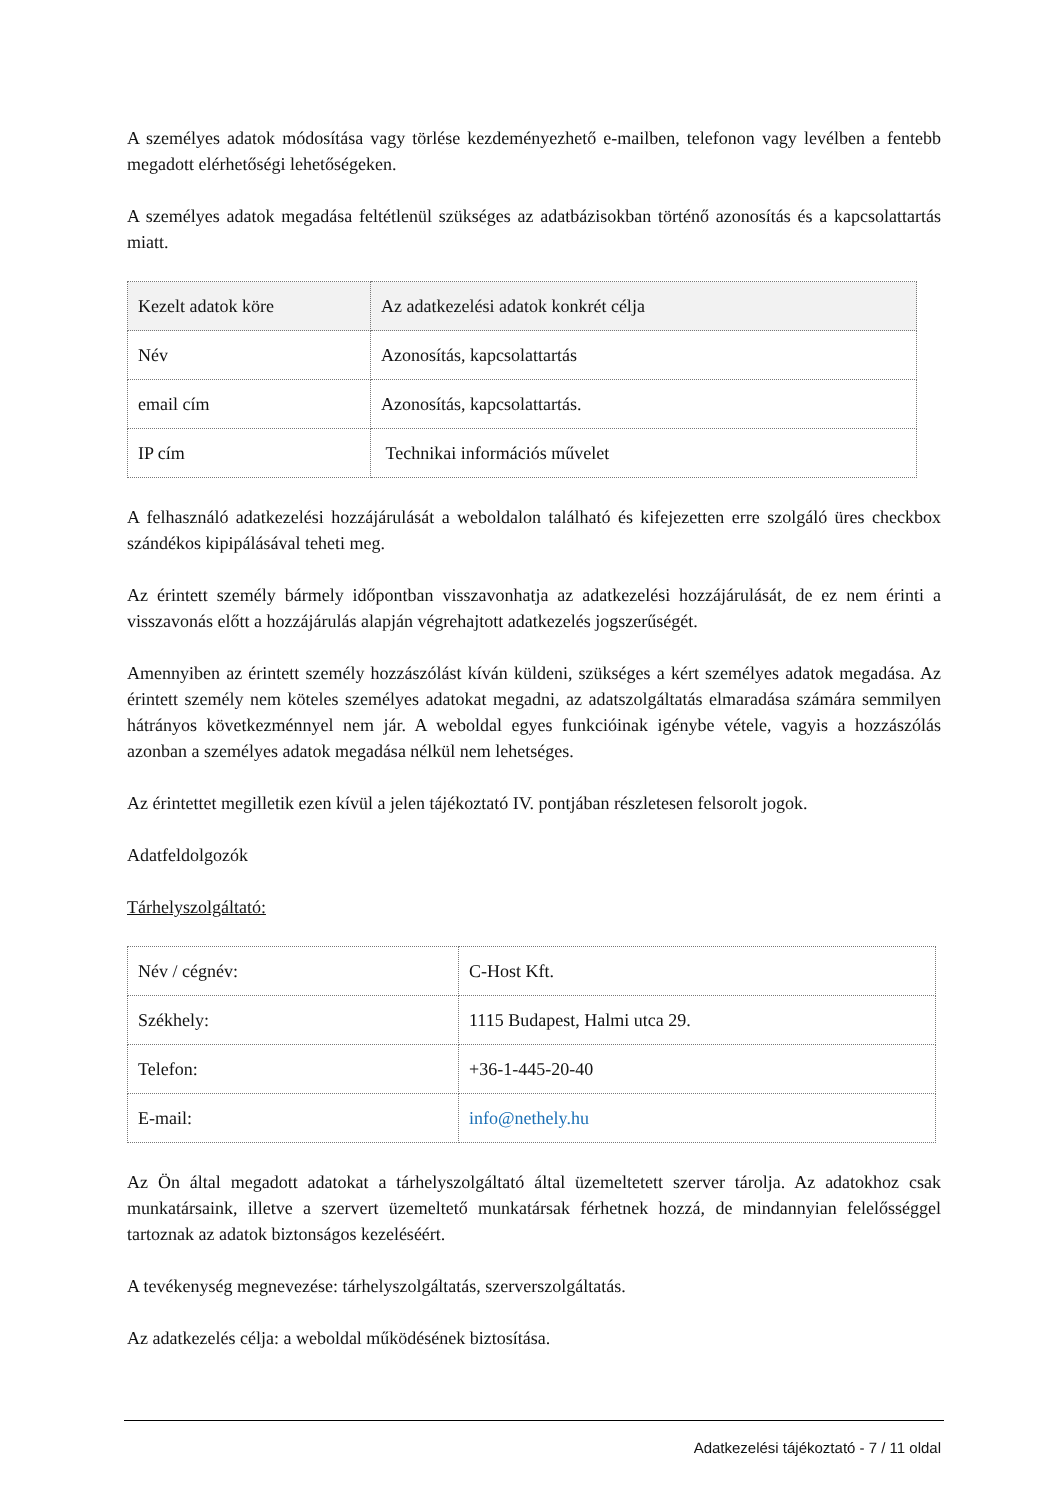A személyes adatok módosítása vagy törlése kezdeményezhető e-mailben, telefonon vagy levélben a fentebb megadott elérhetőségi lehetőségeken.
A személyes adatok megadása feltétlenül szükséges az adatbázisokban történő azonosítás és a kapcsolattartás miatt.
| Kezelt adatok köre | Az adatkezelési adatok konkrét célja |
| Név | Azonosítás, kapcsolattartás |
| email cím | Azonosítás, kapcsolattartás. |
| IP cím | Technikai információs művelet |
A felhasználó adatkezelési hozzájárulását a weboldalon található és kifejezetten erre szolgáló üres checkbox szándékos kipipálásával teheti meg.
Az érintett személy bármely időpontban visszavonhatja az adatkezelési hozzájárulását, de ez nem érinti a visszavonás előtt a hozzájárulás alapján végrehajtott adatkezelés jogszerűségét.
Amennyiben az érintett személy hozzászólást kíván küldeni, szükséges a kért személyes adatok megadása. Az érintett személy nem köteles személyes adatokat megadni, az adatszolgáltatás elmaradása számára semmilyen hátrányos következménnyel nem jár. A weboldal egyes funkcióinak igénybe vétele, vagyis a hozzászólás azonban a személyes adatok megadása nélkül nem lehetséges.
Az érintettet megilletik ezen kívül a jelen tájékoztató IV. pontjában részletesen felsorolt jogok.
Adatfeldolgozók
Tárhelyszolgáltató:
| Név / cégnév: | C-Host Kft. |
| Székhely: | 1115 Budapest, Halmi utca 29. |
| Telefon: | +36-1-445-20-40 |
| E-mail: | info@nethely.hu |
Az Ön által megadott adatokat a tárhelyszolgáltató által üzemeltetett szerver tárolja. Az adatokhoz csak munkatársaink, illetve a szervert üzemeltető munkatársak férhetnek hozzá, de mindannyian felelősséggel tartoznak az adatok biztonságos kezeléséért.
A tevékenység megnevezése: tárhelyszolgáltatás, szerverszolgáltatás.
Az adatkezelés célja: a weboldal működésének biztosítása.
Adatkezelési tájékoztató - 7 / 11 oldal